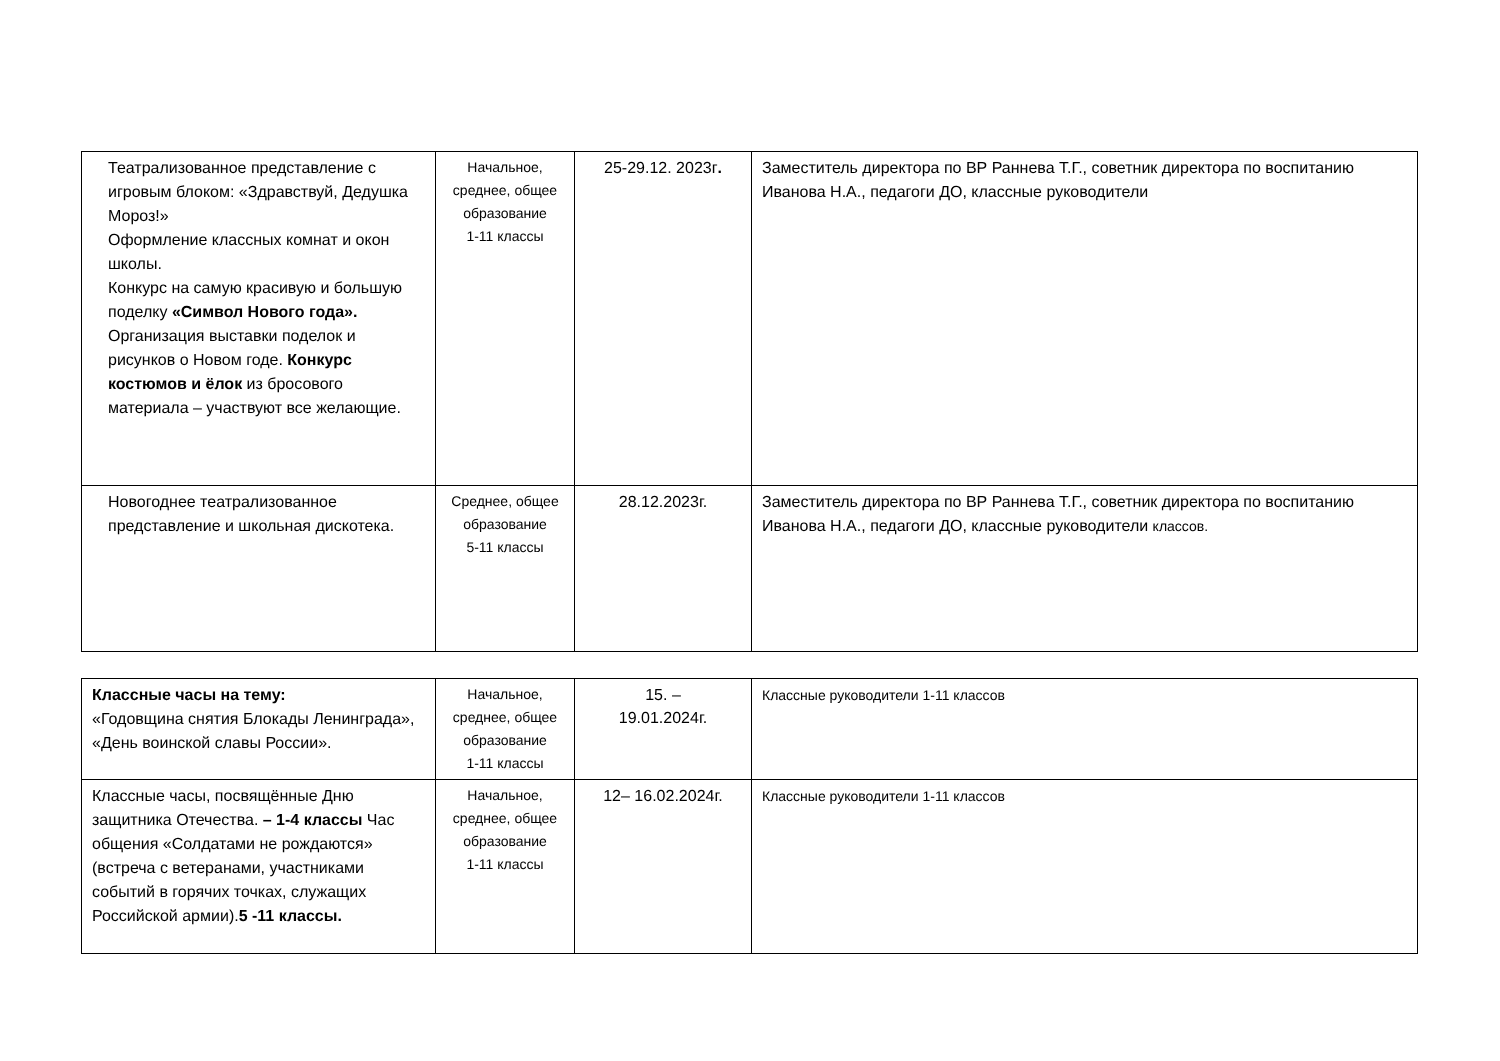| Театрализованное представление с игровым блоком: «Здравствуй, Дедушка Мороз!» Оформление классных комнат и окон школы. Конкурс на самую красивую и большую поделку «Символ Нового года». Организация выставки поделок и рисунков о Новом годе. Конкурс костюмов и ёлок из бросового материала – участвуют все желающие. | Начальное, среднее, общее образование 1-11 классы | 25-29.12. 2023г . | Заместитель директора по ВР Раннева Т.Г., советник директора по воспитанию Иванова Н.А., педагоги ДО, классные руководители |
| Новогоднее театрализованное представление и школьная дискотека. | Среднее, общее образование 5-11 классы | 28.12.2023г. | Заместитель директора по ВР Раннева Т.Г., советник директора по воспитанию Иванова Н.А., педагоги ДО, классные руководители классов. |
| Классные часы на тему: «Годовщина снятия Блокады Ленинграда», «День воинской славы России». | Начальное, среднее, общее образование 1-11 классы | 15. – 19.01.2024г. | Классные руководители 1-11 классов |
| Классные часы, посвящённые Дню защитника Отечества. – 1-4 классы Час общения «Солдатами не рождаются» (встреча с ветеранами, участниками событий в горячих точках, служащих Российской армии). 5 -11 классы. | Начальное, среднее, общее образование 1-11 классы | 12– 16.02.2024г. | Классные руководители 1-11 классов |